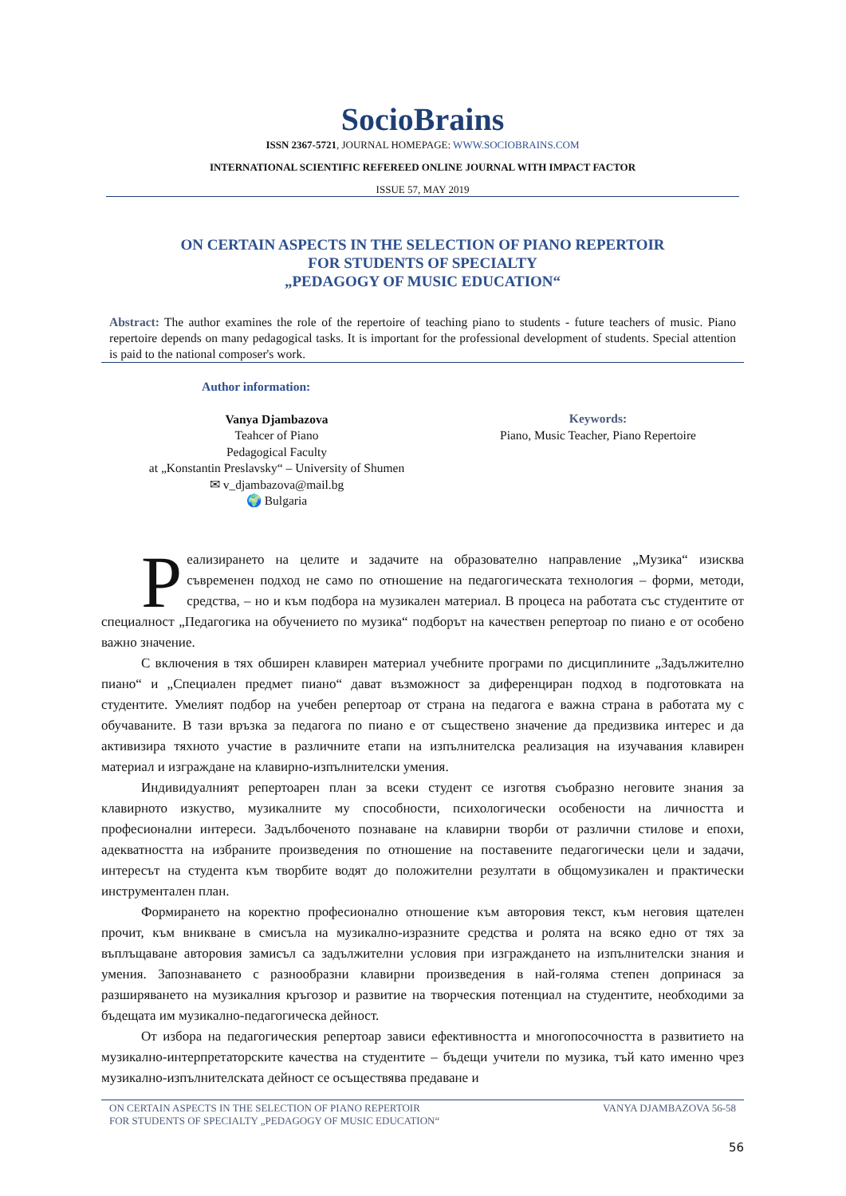SocioBrains
ISSN 2367-5721, JOURNAL HOMEPAGE: WWW.SOCIOBRAINS.COM
INTERNATIONAL SCIENTIFIC REFEREED ONLINE JOURNAL WITH IMPACT FACTOR
ISSUE 57, MAY 2019
ON CERTAIN ASPECTS IN THE SELECTION OF PIANO REPERTOIR
FOR STUDENTS OF SPECIALTY
„PEDAGOGY OF MUSIC EDUCATION“
Abstract: The author examines the role of the repertoire of teaching piano to students - future teachers of music. Piano repertoire depends on many pedagogical tasks. It is important for the professional development of students. Special attention is paid to the national composer's work.
Author information:
Vanya Djambazova
Teahcer of Piano
Pedagogical Faculty
at „Konstantin Preslavsky“ – University of Shumen
✉ v_djambazova@mail.bg
🌍 Bulgaria
Keywords:
Piano, Music Teacher, Piano Repertoire
Реализирането на целите и задачите на образователно направление „Музика“ изисква съвременен подход не само по отношение на педагогическата технология – форми, методи, средства, – но и към подбора на музикален материал. В процеса на работата със студентите от специалност „Педагогика на обучението по музика“ подборът на качествен репертоар по пиано е от особено важно значение.
С включения в тях обширен клавирен материал учебните програми по дисциплините „Задължително пиано“ и „Специален предмет пиано“ дават възможност за диференциран подход в подготовката на студентите. Умелият подбор на учебен репертоар от страна на педагога е важна страна в работата му с обучаваните. В тази връзка за педагога по пиано е от съществено значение да предизвика интерес и да активизира тяхното участие в различните етапи на изпълнителска реализация на изучавания клавирен материал и изграждане на клавирно-изпълнителски умения.
Индивидуалният репертоарен план за всеки студент се изготвя съобразно неговите знания за клавирното изкуство, музикалните му способности, психологически особености на личността и професионални интереси. Задълбоченото познаване на клавирни творби от различни стилове и епохи, адекватността на избраните произведения по отношение на поставените педагогически цели и задачи, интересът на студента към творбите водят до положителни резултати в общомузикален и практически инструментален план.
Формирането на коректно професионално отношение към авторовия текст, към неговия щателен прочит, към вникване в смисъла на музикално-изразните средства и ролята на всяко едно от тях за въплъщаване авторовия замисъл са задължителни условия при изграждането на изпълнителски знания и умения. Запознаването с разнообразни клавирни произведения в най-голяма степен допринася за разширяването на музикалния кръгозор и развитие на творческия потенциал на студентите, необходими за бъдещата им музикално-педагогическа дейност.
От избора на педагогическия репертоар зависи ефективността и многопосочността в развитието на музикално-интерпретаторските качества на студентите – бъдещи учители по музика, тъй като именно чрез музикално-изпълнителската дейност се осъществява предаване и
ON CERTAIN ASPECTS IN THE SELECTION OF PIANO REPERTOIR
FOR STUDENTS OF SPECIALTY „PEDAGOGY OF MUSIC EDUCATION“VANYA DJAMBAZOVA 56-58
56